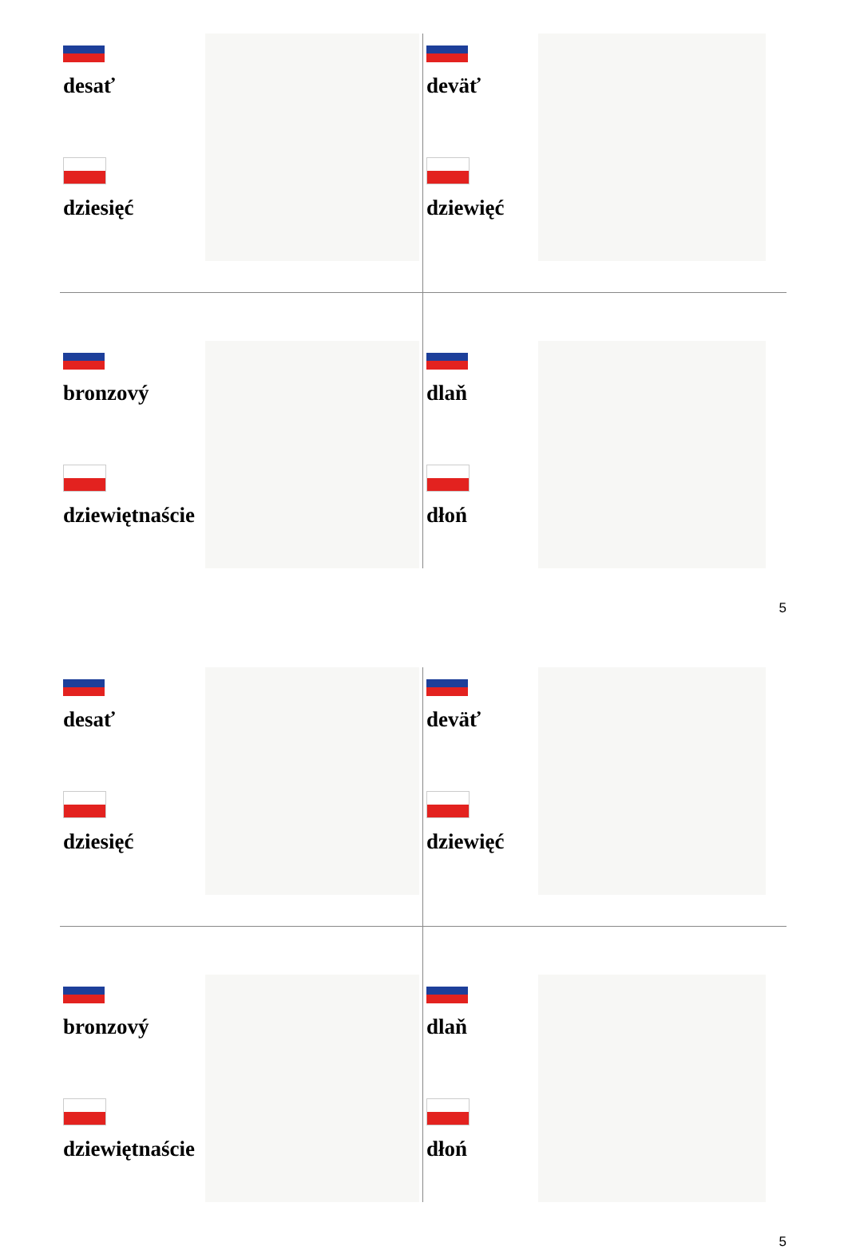desať
dziesięć
deväť
dziewięć
bronzový
dziewiętnaście
dlaň
dłoń
5
desať
dziesięć
deväť
dziewięć
bronzový
dziewiętnaście
dlaň
dłoń
5